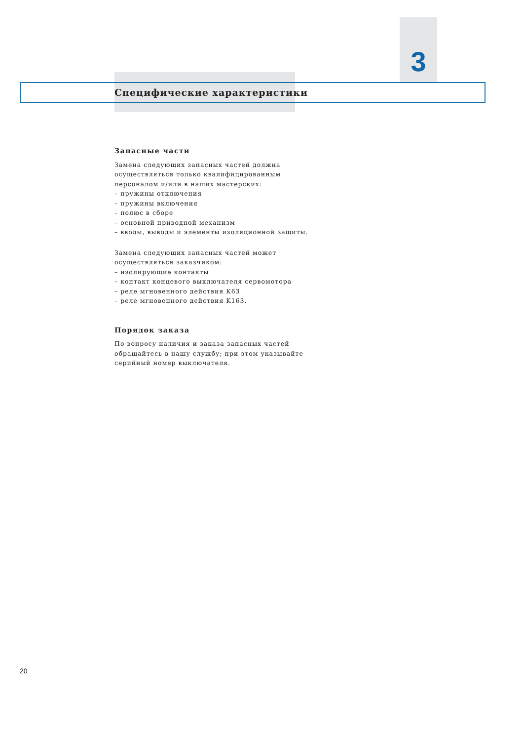3
Специфические характеристики
Запасные части
Замена следующих запасных частей должна осуществляться только квалифицированным персоналом и/или в наших мастерских:
– пружины отключения
– пружины включения
– полюс в сборе
– основной приводной механизм
– вводы, выводы и элементы изоляционной защиты.
Замена следующих запасных частей может осуществляться заказчиком:
– изолирующие контакты
– контакт концевого выключателя сервомотора
– реле мгновенного действия K63
– реле мгновенного действия K163.
Порядок заказа
По вопросу наличия и заказа запасных частей обращайтесь в нашу службу; при этом указывайте серийный номер выключателя.
20